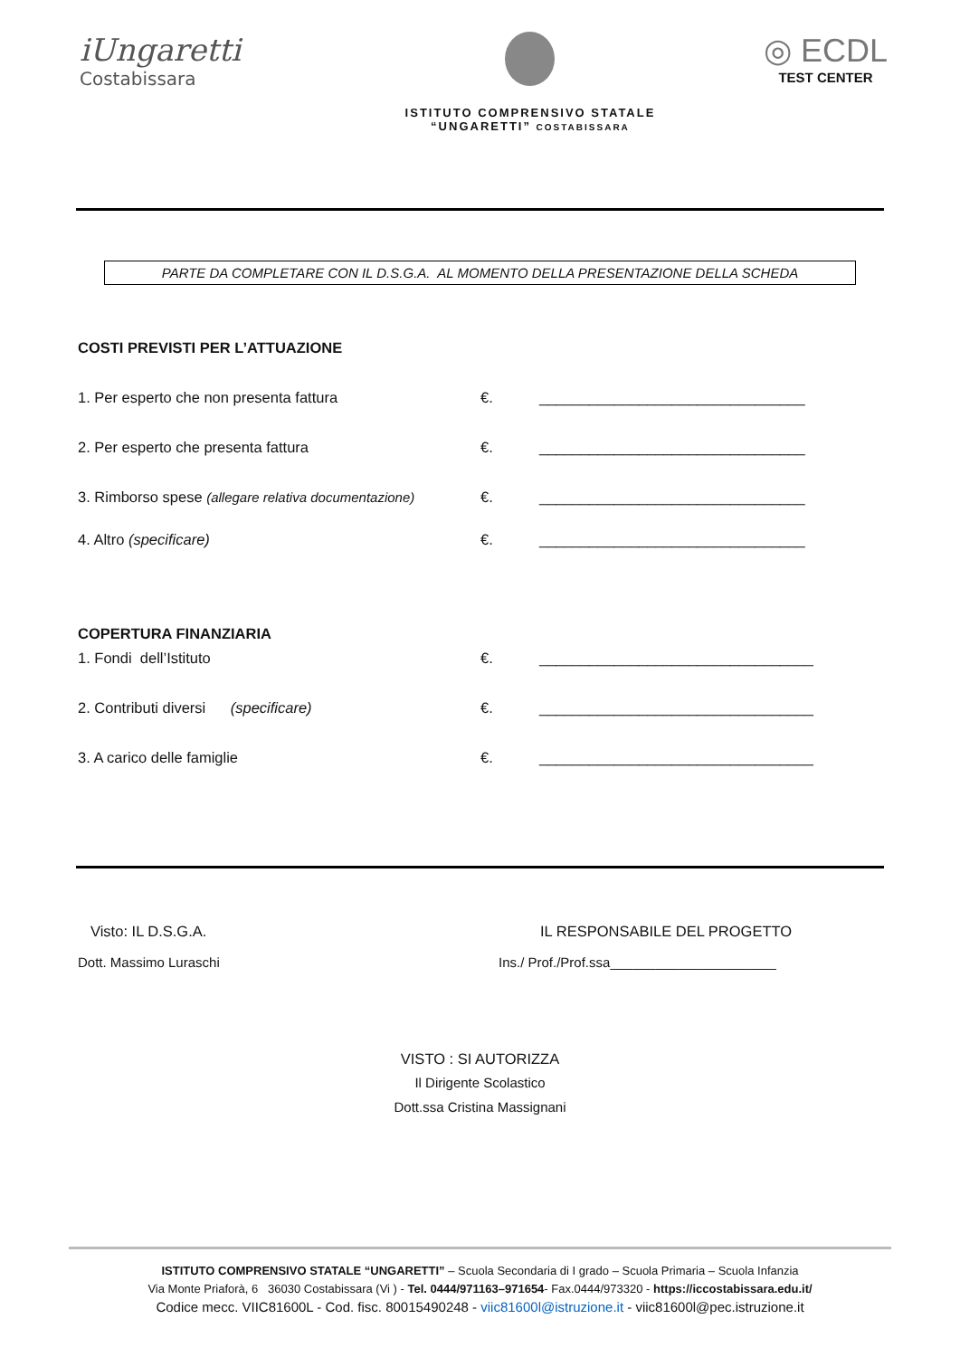iUngaretti
Costabissara
ISTITUTO COMPRENSIVO STATALE
“UNGARETTI” COSTABISSARA
◎ ECDL
TEST CENTER
PARTE DA COMPLETARE CON IL D.S.G.A. AL MOMENTO DELLA PRESENTAZIONE DELLA SCHEDA
COSTI PREVISTI PER L’ATTUAZIONE
1. Per esperto che non presenta fattura €. ________________________________
2. Per esperto che presenta fattura €. ________________________________
3. Rimborso spese (allegare relativa documentazione) €. ________________________________
4. Altro (specificare) €. ________________________________
COPERTURA FINANZIARIA
1. Fondi dell’Istituto €. _________________________________
2. Contributi diversi (specificare) €. _________________________________
3. A carico delle famiglie €. _________________________________
Visto: IL D.S.G.A. IL RESPONSABILE DEL PROGETTO
Dott. Massimo Luraschi Ins./ Prof./Prof.ssa______________________
VISTO : SI AUTORIZZA
Il Dirigente Scolastico
Dott.ssa Cristina Massignani
ISTITUTO COMPRENSIVO STATALE “UNGARETTI” – Scuola Secondaria di I grado – Scuola Primaria – Scuola Infanzia
Via Monte Priaforà, 6 36030 Costabissara (Vi ) - Tel. 0444/971163–971654- Fax.0444/973320 - https://iccostabissara.edu.it/
Codice mecc. VIIC81600L - Cod. fisc. 80015490248 - viic81600l@istruzione.it - viic81600l@pec.istruzione.it